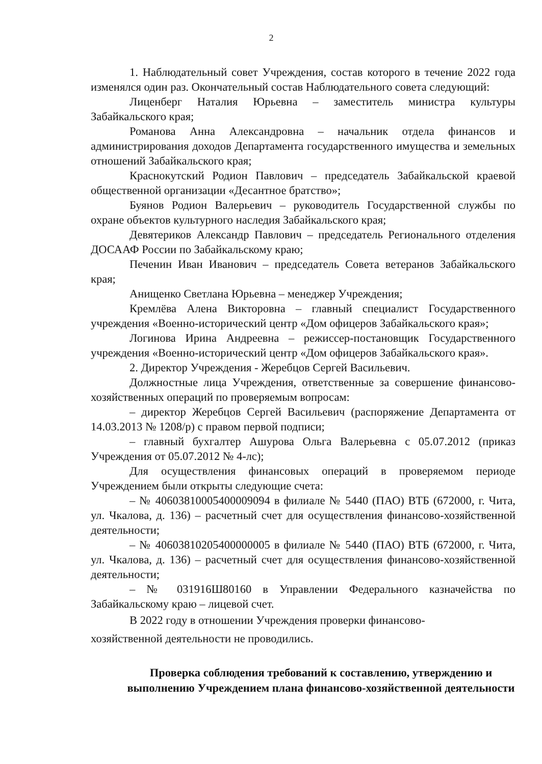2
1. Наблюдательный совет Учреждения, состав которого в течение 2022 года изменялся один раз. Окончательный состав Наблюдательного совета следующий:
Лиценберг Наталия Юрьевна – заместитель министра культуры Забайкальского края;
Романова Анна Александровна – начальник отдела финансов и администрирования доходов Департамента государственного имущества и земельных отношений Забайкальского края;
Краснокутский Родион Павлович – председатель Забайкальской краевой общественной организации «Десантное братство»;
Буянов Родион Валерьевич – руководитель Государственной службы по охране объектов культурного наследия Забайкальского края;
Девятериков Александр Павлович – председатель Регионального отделения ДОСААФ России по Забайкальскому краю;
Печенин Иван Иванович – председатель Совета ветеранов Забайкальского края;
Анищенко Светлана Юрьевна – менеджер Учреждения;
Кремлёва Алена Викторовна – главный специалист Государственного учреждения «Военно-исторический центр «Дом офицеров Забайкальского края»;
Логинова Ирина Андреевна – режиссер-постановщик Государственного учреждения «Военно-исторический центр «Дом офицеров Забайкальского края».
2. Директор Учреждения - Жеребцов Сергей Васильевич.
Должностные лица Учреждения, ответственные за совершение финансово-хозяйственных операций по проверяемым вопросам:
– директор Жеребцов Сергей Васильевич (распоряжение Департамента от 14.03.2013 № 1208/р) с правом первой подписи;
– главный бухгалтер Ашурова Ольга Валерьевна с 05.07.2012 (приказ Учреждения от 05.07.2012 № 4-лс);
Для осуществления финансовых операций в проверяемом периоде Учреждением были открыты следующие счета:
– № 40603810005400009094 в филиале № 5440 (ПАО) ВТБ (672000, г. Чита, ул. Чкалова, д. 136) – расчетный счет для осуществления финансово-хозяйственной деятельности;
– № 40603810205400000005 в филиале № 5440 (ПАО) ВТБ (672000, г. Чита, ул. Чкалова, д. 136) – расчетный счет для осуществления финансово-хозяйственной деятельности;
– № 031916Ш80160 в Управлении Федерального казначейства по Забайкальскому краю – лицевой счет.
В 2022 году в отношении Учреждения проверки финансово-
хозяйственной деятельности не проводились.
Проверка соблюдения требований к составлению, утверждению и выполнению Учреждением плана финансово-хозяйственной деятельности